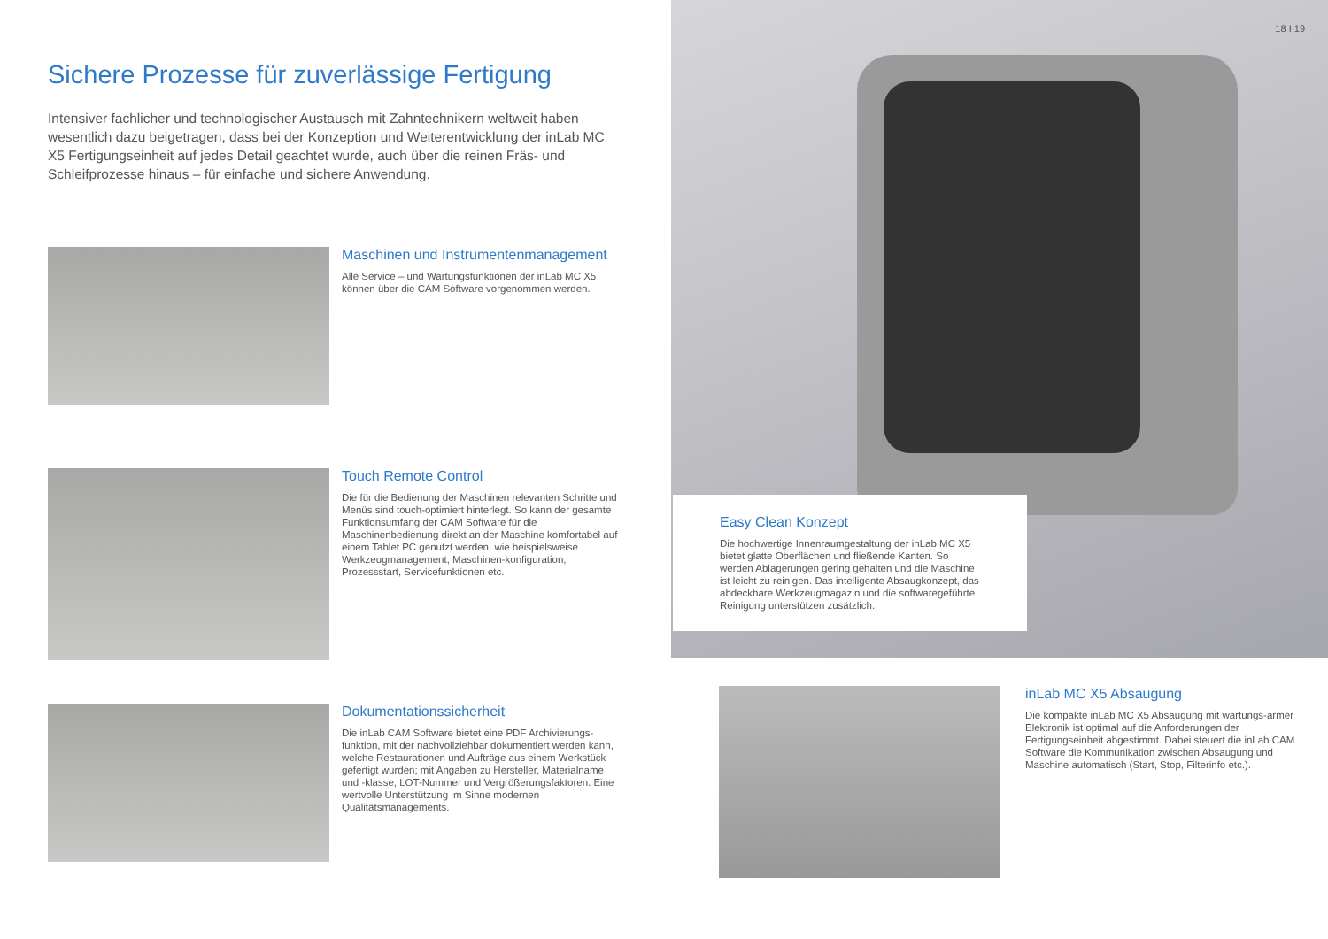Sichere Prozesse für zuverlässige Fertigung
Intensiver fachlicher und technologischer Austausch mit Zahntechnikern weltweit haben wesentlich dazu beigetragen, dass bei der Konzeption und Weiterentwicklung der inLab MC X5 Fertigungseinheit auf jedes Detail geachtet wurde, auch über die reinen Fräs- und Schleifprozesse hinaus – für einfache und sichere Anwendung.
Maschinen und Instrumentenmanagement
Alle Service – und Wartungsfunktionen der inLab MC X5 können über die CAM Software vorgenommen werden.
Touch Remote Control
Die für die Bedienung der Maschinen relevanten Schritte und Menüs sind touch-optimiert hinterlegt. So kann der gesamte Funktionsumfang der CAM Software für die Maschinenbedienung direkt an der Maschine komfortabel auf einem Tablet PC genutzt werden, wie beispielsweise Werkzeugmanagement, Maschinen-konfiguration, Prozessstart, Servicefunktionen etc.
Dokumentationssicherheit
Die inLab CAM Software bietet eine PDF Archivierungs-funktion, mit der nachvollziehbar dokumentiert werden kann, welche Restaurationen und Aufträge aus einem Werkstück gefertigt wurden; mit Angaben zu Hersteller, Materialname und -klasse, LOT-Nummer und Vergrößerungsfaktoren. Eine wertvolle Unterstützung im Sinne modernen Qualitätsmanagements.
18 I 19
Easy Clean Konzept
Die hochwertige Innenraumgestaltung der inLab MC X5 bietet glatte Oberflächen und fließende Kanten. So werden Ablagerungen gering gehalten und die Maschine ist leicht zu reinigen. Das intelligente Absaugkonzept, das abdeckbare Werkzeugmagazin und die softwaregeführte Reinigung unterstützen zusätzlich.
inLab MC X5 Absaugung
Die kompakte inLab MC X5 Absaugung mit wartungs-armer Elektronik ist optimal auf die Anforderungen der Fertigungseinheit abgestimmt. Dabei steuert die inLab CAM Software die Kommunikation zwischen Absaugung und Maschine automatisch (Start, Stop, Filterinfo etc.).